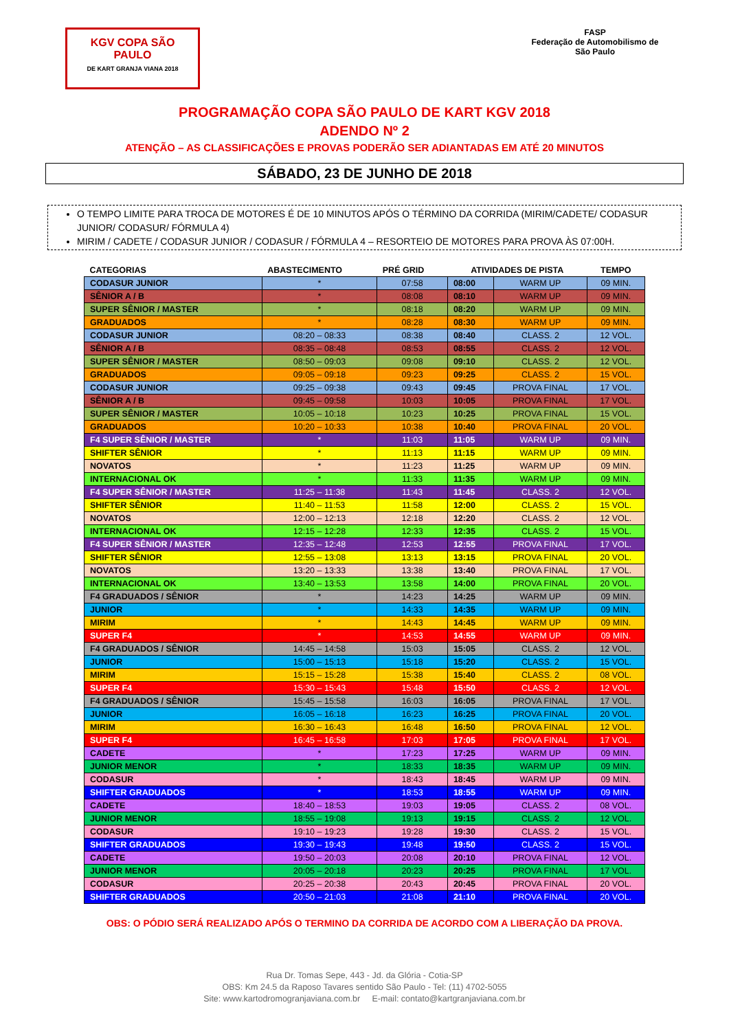KGV COPA SÃO PAULO
DE KART GRANJA VIANA 2018
FASP
Federação de Automobilismo de São Paulo
PROGRAMAÇÃO COPA SÃO PAULO DE KART KGV 2018
ADENDO Nº 2
ATENÇÃO – AS CLASSIFICAÇÕES E PROVAS PODERÃO SER ADIANTADAS EM ATÉ 20 MINUTOS
SÁBADO, 23 DE JUNHO DE 2018
O TEMPO LIMITE PARA TROCA DE MOTORES É DE 10 MINUTOS APÓS O TÉRMINO DA CORRIDA (MIRIM/CADETE/ CODASUR JUNIOR/ CODASUR/ FÓRMULA 4)
MIRIM / CADETE / CODASUR JUNIOR / CODASUR / FÓRMULA 4 – RESORTEIO DE MOTORES PARA PROVA ÀS 07:00H.
| CATEGORIAS | ABASTECIMENTO | PRÉ GRID | ATIVIDADES DE PISTA | | TEMPO |
| --- | --- | --- | --- | --- | --- |
| CODASUR JUNIOR | * | 07:58 | 08:00 | WARM UP | 09 MIN. |
| SÊNIOR A / B | * | 08:08 | 08:10 | WARM UP | 09 MIN. |
| SUPER SÊNIOR / MASTER | * | 08:18 | 08:20 | WARM UP | 09 MIN. |
| GRADUADOS | * | 08:28 | 08:30 | WARM UP | 09 MIN. |
| CODASUR JUNIOR | 08:20 – 08:33 | 08:38 | 08:40 | CLASS. 2 | 12 VOL. |
| SÊNIOR A / B | 08:35 – 08:48 | 08:53 | 08:55 | CLASS. 2 | 12 VOL. |
| SUPER SÊNIOR / MASTER | 08:50 – 09:03 | 09:08 | 09:10 | CLASS. 2 | 12 VOL. |
| GRADUADOS | 09:05 – 09:18 | 09:23 | 09:25 | CLASS. 2 | 15 VOL. |
| CODASUR JUNIOR | 09:25 – 09:38 | 09:43 | 09:45 | PROVA FINAL | 17 VOL. |
| SÊNIOR A / B | 09:45 – 09:58 | 10:03 | 10:05 | PROVA FINAL | 17 VOL. |
| SUPER SÊNIOR / MASTER | 10:05 – 10:18 | 10:23 | 10:25 | PROVA FINAL | 15 VOL. |
| GRADUADOS | 10:20 – 10:33 | 10:38 | 10:40 | PROVA FINAL | 20 VOL. |
| F4 SUPER SÊNIOR / MASTER | * | 11:03 | 11:05 | WARM UP | 09 MIN. |
| SHIFTER SÊNIOR | * | 11:13 | 11:15 | WARM UP | 09 MIN. |
| NOVATOS | * | 11:23 | 11:25 | WARM UP | 09 MIN. |
| INTERNACIONAL OK | * | 11:33 | 11:35 | WARM UP | 09 MIN. |
| F4 SUPER SÊNIOR / MASTER | 11:25 – 11:38 | 11:43 | 11:45 | CLASS. 2 | 12 VOL. |
| SHIFTER SÊNIOR | 11:40 – 11:53 | 11:58 | 12:00 | CLASS. 2 | 15 VOL. |
| NOVATOS | 12:00 – 12:13 | 12:18 | 12:20 | CLASS. 2 | 12 VOL. |
| INTERNACIONAL OK | 12:15 – 12:28 | 12:33 | 12:35 | CLASS. 2 | 15 VOL. |
| F4 SUPER SÊNIOR / MASTER | 12:35 – 12:48 | 12:53 | 12:55 | PROVA FINAL | 17 VOL. |
| SHIFTER SÊNIOR | 12:55 – 13:08 | 13:13 | 13:15 | PROVA FINAL | 20 VOL. |
| NOVATOS | 13:20 – 13:33 | 13:38 | 13:40 | PROVA FINAL | 17 VOL. |
| INTERNACIONAL OK | 13:40 – 13:53 | 13:58 | 14:00 | PROVA FINAL | 20 VOL. |
| F4 GRADUADOS / SÊNIOR | * | 14:23 | 14:25 | WARM UP | 09 MIN. |
| JUNIOR | * | 14:33 | 14:35 | WARM UP | 09 MIN. |
| MIRIM | * | 14:43 | 14:45 | WARM UP | 09 MIN. |
| SUPER F4 | * | 14:53 | 14:55 | WARM UP | 09 MIN. |
| F4 GRADUADOS / SÊNIOR | 14:45 – 14:58 | 15:03 | 15:05 | CLASS. 2 | 12 VOL. |
| JUNIOR | 15:00 – 15:13 | 15:18 | 15:20 | CLASS. 2 | 15 VOL. |
| MIRIM | 15:15 – 15:28 | 15:38 | 15:40 | CLASS. 2 | 08 VOL. |
| SUPER F4 | 15:30 – 15:43 | 15:48 | 15:50 | CLASS. 2 | 12 VOL. |
| F4 GRADUADOS / SÊNIOR | 15:45 – 15:58 | 16:03 | 16:05 | PROVA FINAL | 17 VOL. |
| JUNIOR | 16:05 – 16:18 | 16:23 | 16:25 | PROVA FINAL | 20 VOL. |
| MIRIM | 16:30 – 16:43 | 16:48 | 16:50 | PROVA FINAL | 12 VOL. |
| SUPER F4 | 16:45 – 16:58 | 17:03 | 17:05 | PROVA FINAL | 17 VOL. |
| CADETE | * | 17:23 | 17:25 | WARM UP | 09 MIN. |
| JUNIOR MENOR | * | 18:33 | 18:35 | WARM UP | 09 MIN. |
| CODASUR | * | 18:43 | 18:45 | WARM UP | 09 MIN. |
| SHIFTER GRADUADOS | * | 18:53 | 18:55 | WARM UP | 09 MIN. |
| CADETE | 18:40 – 18:53 | 19:03 | 19:05 | CLASS. 2 | 08 VOL. |
| JUNIOR MENOR | 18:55 – 19:08 | 19:13 | 19:15 | CLASS. 2 | 12 VOL. |
| CODASUR | 19:10 – 19:23 | 19:28 | 19:30 | CLASS. 2 | 15 VOL. |
| SHIFTER GRADUADOS | 19:30 – 19:43 | 19:48 | 19:50 | CLASS. 2 | 15 VOL. |
| CADETE | 19:50 – 20:03 | 20:08 | 20:10 | PROVA FINAL | 12 VOL. |
| JUNIOR MENOR | 20:05 – 20:18 | 20:23 | 20:25 | PROVA FINAL | 17 VOL. |
| CODASUR | 20:25 – 20:38 | 20:43 | 20:45 | PROVA FINAL | 20 VOL. |
| SHIFTER GRADUADOS | 20:50 – 21:03 | 21:08 | 21:10 | PROVA FINAL | 20 VOL. |
OBS: O PÓDIO SERÁ REALIZADO APÓS O TERMINO DA CORRIDA DE ACORDO COM A LIBERAÇÃO DA PROVA.
Rua Dr. Tomas Sepe, 443 - Jd. da Glória - Cotia-SP
OBS: Km 24.5 da Raposo Tavares sentido São Paulo - Tel: (11) 4702-5055
Site: www.kartodromogranjaviana.com.br E-mail: contato@kartgranjaviana.com.br